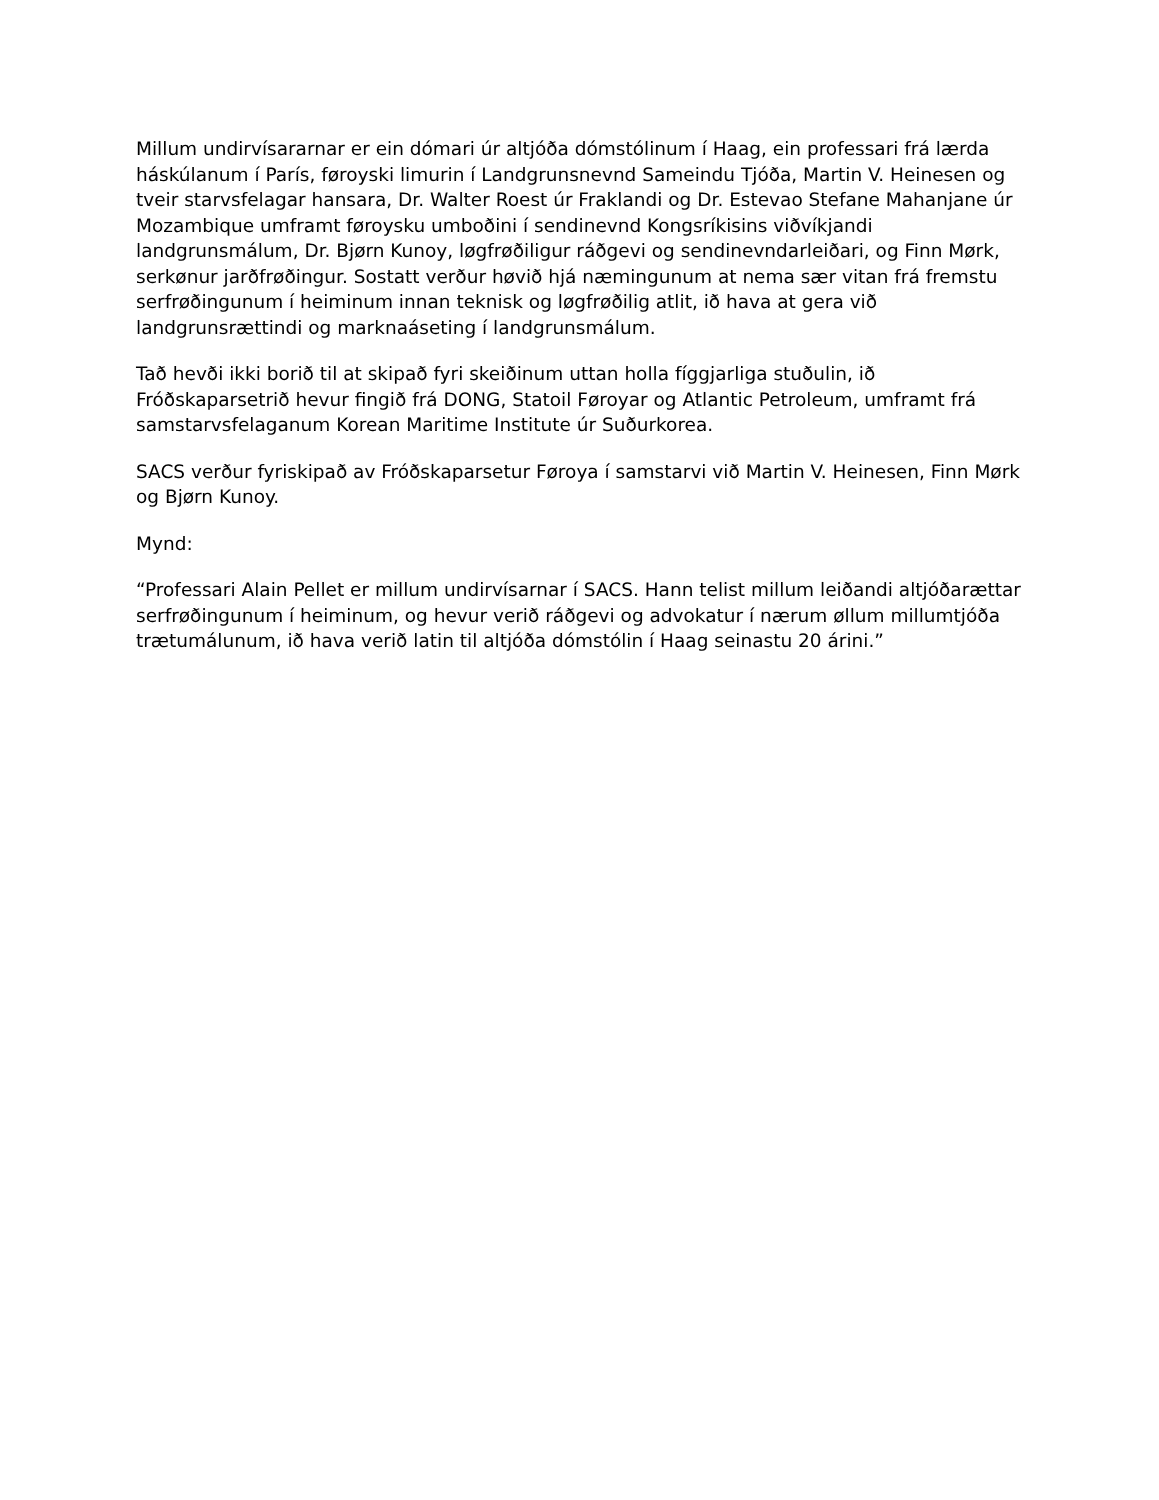Millum undirvísararnar er ein dómari úr altjóða dómstólinum í Haag, ein professari frá lærda háskúlanum í París, føroyski limurin í Landgrunsnevnd Sameindu Tjóða, Martin V. Heinesen og tveir starvsfelagar hansara, Dr. Walter Roest úr Fraklandi og Dr. Estevao Stefane Mahanjane úr Mozambique umframt føroysku umboðini í sendinevnd Kongsríkisins viðvíkjandi landgrunsmálum, Dr. Bjørn Kunoy, løgfrøðiligur ráðgevi og sendinevndarleiðari, og Finn Mørk, serkønur jarðfrøðingur. Sostatt verður høvið hjá næmingunum at nema sær vitan frá fremstu serfrøðingunum í heiminum innan teknisk og løgfrøðilig atlit, ið hava at gera við landgrunsrættindi og marknaáseting í landgrunsmálum.
Tað hevði ikki borið til at skipað fyri skeiðinum uttan holla fíggjarliga stuðulin, ið Fróðskaparsetrið hevur fingið frá DONG, Statoil Føroyar og Atlantic Petroleum, umframt frá samstarvsfelaganum Korean Maritime Institute úr Suðurkorea.
SACS verður fyriskipað av Fróðskaparsetur Føroya í samstarvi við Martin V. Heinesen, Finn Mørk og Bjørn Kunoy.
Mynd:
“Professari Alain Pellet er millum undirvísarnar í SACS. Hann telist millum leiðandi altjóðarættar serfrøðingunum í heiminum, og hevur verið ráðgevi og advokatur í nærum øllum millumtjóða trætumálunum, ið hava verið latin til altjóða dómstólin í Haag seinastu 20 árini.”